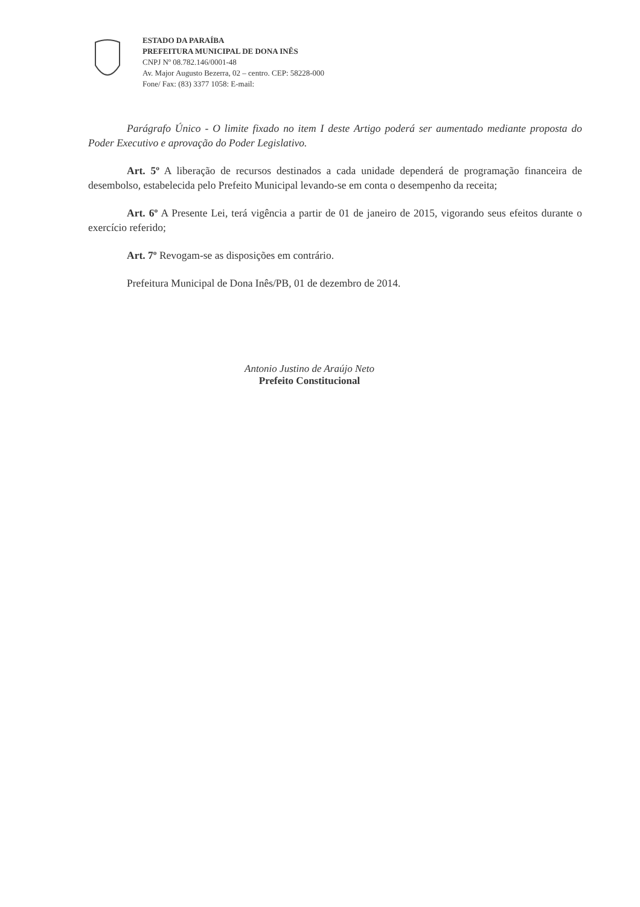ESTADO DA PARAÍBA
PREFEITURA MUNICIPAL DE DONA INÊS
CNPJ Nº 08.782.146/0001-48
Av. Major Augusto Bezerra, 02 – centro. CEP: 58228-000
Fone/ Fax: (83) 3377 1058: E-mail:
Parágrafo Único - O limite fixado no item I deste Artigo poderá ser aumentado mediante proposta do Poder Executivo e aprovação do Poder Legislativo.
Art. 5º A liberação de recursos destinados a cada unidade dependerá de programação financeira de desembolso, estabelecida pelo Prefeito Municipal levando-se em conta o desempenho da receita;
Art. 6º A Presente Lei, terá vigência a partir de 01 de janeiro de 2015, vigorando seus efeitos durante o exercício referido;
Art. 7º Revogam-se as disposições em contrário.
Prefeitura Municipal de Dona Inês/PB, 01 de dezembro de 2014.
Antonio Justino de Araújo Neto
Prefeito Constitucional